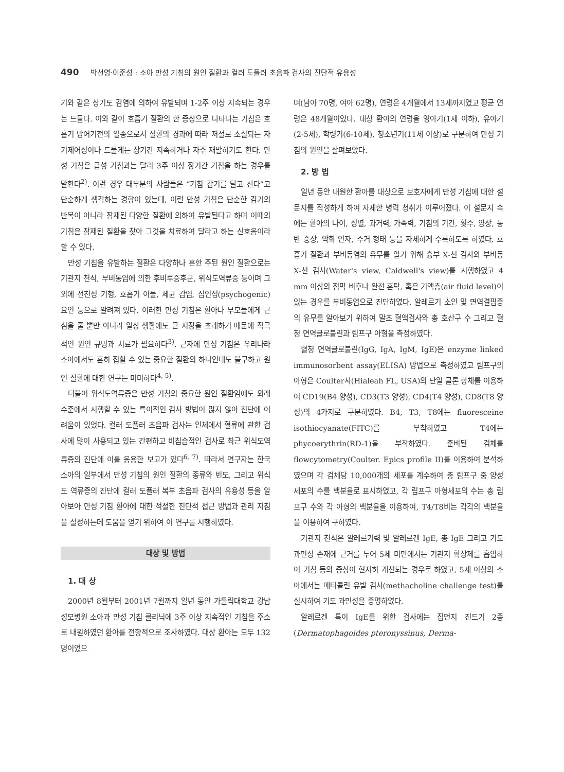490 박선영·이준성 : 소아 만성 기침의 원인 질환과 컬러 도플러 초음파 검사의 진단적 유용성
기와 같은 상기도 감염에 의하여 유발되며 1-2주 이상 지속되는 경우는 드물다. 이와 같이 호흡기 질환의 한 증상으로 나타나는 기침은 호흡기 방어기전의 일종으로서 질환의 경과에 따라 저절로 소실되는 자기제어성이나 드물게는 장기간 지속하거나 자주 재발하기도 한다. 만성 기침은 급성 기침과는 달리 3주 이상 장기간 기침을 하는 경우를 말한다<sup>2)</sup>. 이런 경우 대부분의 사람들은 “기침 감기를 달고 산다”고 단순하게 생각하는 경향이 있는데, 이런 만성 기침은 단순한 감기의 반복이 아니라 잠재된 다양한 질환에 의하여 유발된다고 하며 이때의 기침은 잠재된 질환을 찾아 그것을 치료하여 달라고 하는 신호음이라 할 수 있다.
만성 기침을 유발하는 질환은 다양하나 흔한 주된 원인 질환으로는 기관지 천식, 부비동염에 의한 후비루증후군, 위식도역류증 등이며 그 외에 선천성 기형, 호흡기 이물, 세균 감염, 심인성(psychogenic)요인 등으로 알려져 있다. 이러한 만성 기침은 환아나 부모들에게 근심을 줄 뿐만 아니라 일상 생활에도 큰 지장을 초래하기 때문에 적극적인 원인 규명과 치료가 필요하다<sup>3)</sup>. 근자에 만성 기침은 우리나라 소아에서도 흔히 접할 수 있는 중요한 질환의 하나인데도 불구하고 원인 질환에 대한 연구는 미미하다<sup>4, 5)</sup>.
더불어 위식도역류증은 만성 기침의 중요한 원인 질환임에도 외래 수준에서 시행할 수 있는 특이적인 검사 방법이 많지 않아 진단에 어려움이 있었다. 컬러 도플러 초음파 검사는 인체에서 혈류에 관한 검사에 많이 사용되고 있는 간편하고 비침습적인 검사로 최근 위식도역류증의 진단에 이를 응용한 보고가 있다<sup>6, 7)</sup>. 따라서 연구자는 한국 소아의 일부에서 만성 기침의 원인 질환의 종류와 빈도, 그리고 위식도 역류증의 진단에 컬러 도플러 복부 초음파 검사의 유용성 등을 알아보아 만성 기침 환아에 대한 적절한 진단적 접근 방법과 관리 지침을 설정하는데 도움을 얻기 위하여 이 연구를 시행하였다.
대상 및 방법
1. 대 상
2000년 8월부터 2001년 7월까지 일년 동안 가톨릭대학교 강남성모병원 소아과 만성 기침 클리닉에 3주 이상 지속적인 기침을 주소로 내원하였던 환아를 전향적으로 조사하였다. 대상 환아는 모두 132명이었으
며(남아 70명, 여아 62명), 연령은 4개월에서 13세까지였고 평균 연령은 48개월이었다. 대상 환아의 연령을 영아기(1세 이하), 유아기(2-5세), 학령기(6-10세), 청소년기(11세 이상)로 구분하여 만성 기침의 원인을 살펴보았다.
2. 방 법
일년 동안 내원한 환아를 대상으로 보호자에게 만성 기침에 대한 설문지를 작성하게 하여 자세한 병력 청취가 이루어졌다. 이 설문지 속에는 환아의 나이, 성별, 과거력, 가족력, 기침의 기간, 횟수, 양상, 동반 증상, 악화 인자, 주거 형태 등을 자세하게 수록하도록 하였다. 호흡기 질환과 부비동염의 유무를 알기 위해 흉부 X-선 검사와 부비동 X-선 검사(Water's view, Caldwell's view)를 시행하였고 4 mm 이상의 점막 비후나 완전 혼탁, 혹은 기액층(air fluid level)이 있는 경우를 부비동염으로 진단하였다. 알레르기 소인 및 면역결핍증의 유무를 알아보기 위하여 말초 혈액검사와 총 호산구 수 그리고 혈청 면역글로불린과 림프구 아형을 측정하였다.
혈청 면역글로불린(IgG, IgA, IgM, IgE)은 enzyme linked immunosorbent assay(ELISA) 방법으로 측정하였고 림프구의 아형은 Coulter사(Hialeah FL, USA)의 단일 클론 항체를 이용하여 CD19(B4 양성), CD3(T3 양성), CD4(T4 양성), CD8(T8 양성)의 4가지로 구분하였다. B4, T3, T8에는 fluoresceine isothiocyanate(FITC)를 부착하였고 T4에는 phycoerythrin(RD-1)을 부착하였다. 준비된 검체를 flowcytometry(Coulter. Epics profile II)를 이용하여 분석하였으며 각 검체당 10,000개의 세포를 계수하여 총 림프구 중 양성 세포의 수를 백분율로 표시하였고, 각 림프구 아형세포의 수는 총 림프구 수와 각 아형의 백분율을 이용하여, T4/T8비는 각각의 백분율을 이용하여 구하였다.
기관지 천식은 알레르기력 및 알레르겐 IgE, 총 IgE 그리고 기도과민성 존재에 근거를 두어 5세 미만에서는 기관지 확장제를 흡입하여 기침 등의 증상이 현저히 개선되는 경우로 하였고, 5세 이상의 소아에서는 메타콜린 유발 검사(methacholine challenge test)를 실시하여 기도 과민성을 증명하였다.
알레르겐 특이 IgE를 위한 검사에는 집먼지 진드기 2종(Dermatophagoides pteronyssinus, Derma-